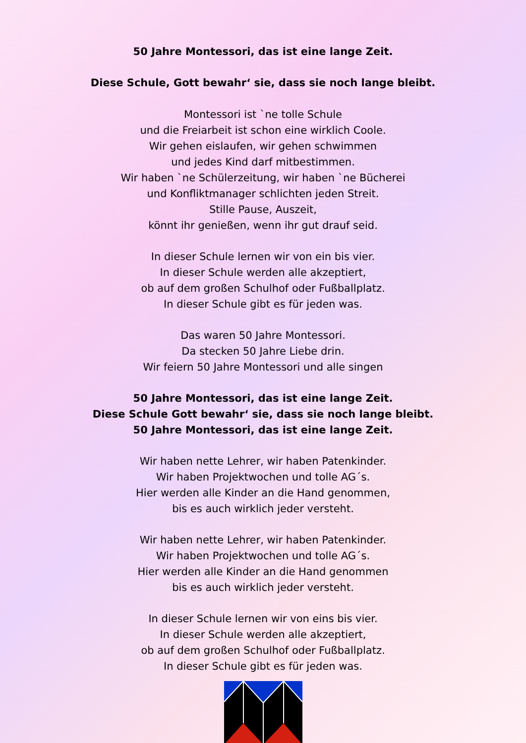50 Jahre Montessori, das ist eine lange Zeit.
Diese Schule, Gott bewahr‘ sie, dass sie noch lange bleibt.
Montessori ist `ne tolle Schule
und die Freiarbeit ist schon eine wirklich Coole.
Wir gehen eislaufen, wir gehen schwimmen
und jedes Kind darf mitbestimmen.
Wir haben `ne Schülerzeitung, wir haben `ne Bücherei
und Konfliktmanager schlichten jeden Streit.
Stille Pause, Auszeit,
könnt ihr genießen, wenn ihr gut drauf seid.
In dieser Schule lernen wir von ein bis vier.
In dieser Schule werden alle akzeptiert,
ob auf dem großen Schulhof oder Fußballplatz.
In dieser Schule gibt es für jeden was.
Das waren 50 Jahre Montessori.
Da stecken 50 Jahre Liebe drin.
Wir feiern 50 Jahre Montessori und alle singen
50 Jahre Montessori, das ist eine lange Zeit.
Diese Schule Gott bewahr‘ sie, dass sie noch lange bleibt.
50 Jahre Montessori, das ist eine lange Zeit.
Wir haben nette Lehrer, wir haben Patenkinder.
Wir haben Projektwochen und tolle AG´s.
Hier werden alle Kinder an die Hand genommen,
bis es auch wirklich jeder versteht.
Wir haben nette Lehrer, wir haben Patenkinder.
Wir haben Projektwochen und tolle AG´s.
Hier werden alle Kinder an die Hand genommen
bis es auch wirklich jeder versteht.
In dieser Schule lernen wir von eins bis vier.
In dieser Schule werden alle akzeptiert,
ob auf dem großen Schulhof oder Fußballplatz.
In dieser Schule gibt es für jeden was.